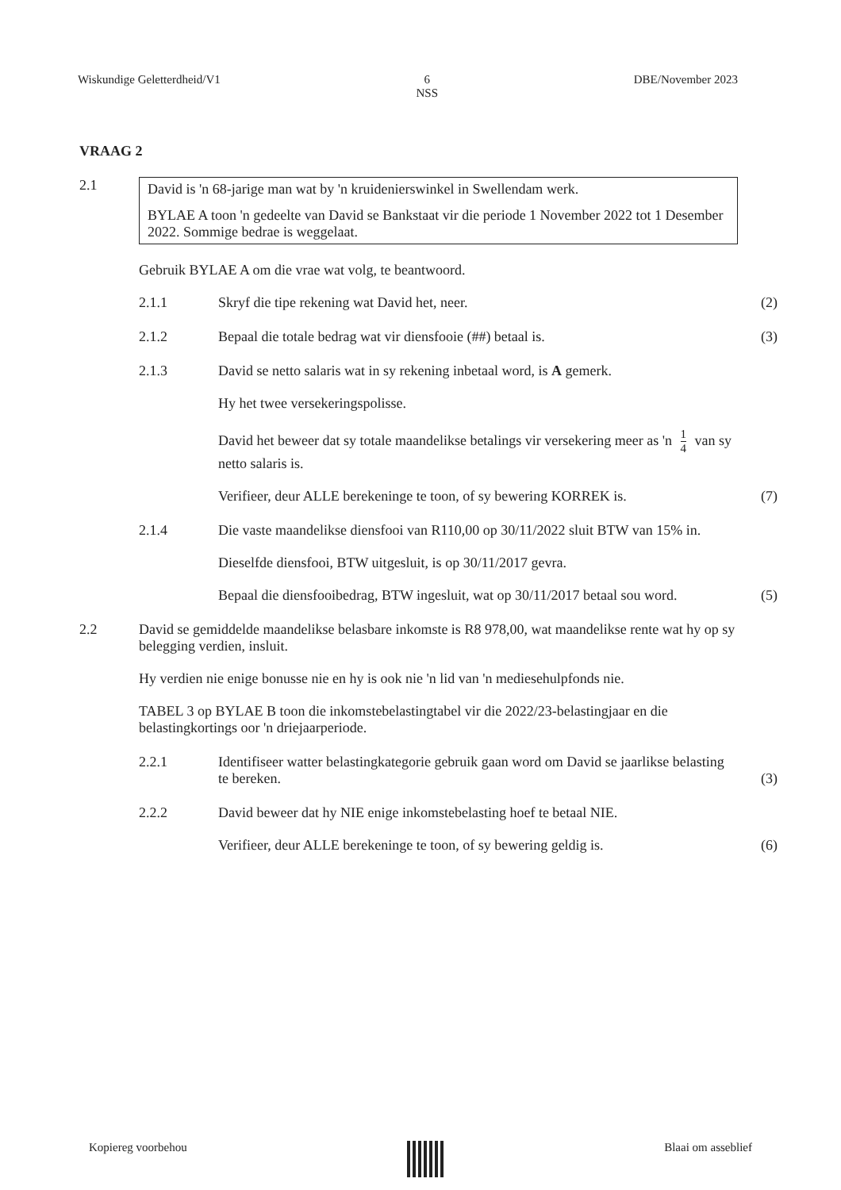Wiskundige Geletterdheid/V1 6
NSS DBE/November 2023
VRAAG 2
2.1
David is 'n 68-jarige man wat by 'n kruidenierswinkel in Swellendam werk.
BYLAE A toon 'n gedeelte van David se Bankstaat vir die periode 1 November 2022 tot 1 Desember 2022. Sommige bedrae is weggelaat.
Gebruik BYLAE A om die vrae wat volg, te beantwoord.
2.1.1 Skryf die tipe rekening wat David het, neer.
(2)
2.1.2 Bepaal die totale bedrag wat vir diensfooie (##) betaal is.
(3)
2.1.3 David se netto salaris wat in sy rekening inbetaal word, is A gemerk.
Hy het twee versekeringspolisse.
David het beweer dat sy totale maandelikse betalings vir versekering meer as 'n 1 4 van sy netto salaris is.
Verifieer, deur ALLE berekeninge te toon, of sy bewering KORREK is.
(7)
2.1.4 Die vaste maandelikse diensfooi van R110,00 op 30/11/2022 sluit BTW van 15% in.
Dieselfde diensfooi, BTW uitgesluit, is op 30/11/2017 gevra.
Bepaal die diensfooibedrag, BTW ingesluit, wat op 30/11/2017 betaal sou word.
(5)
2.2 David se gemiddelde maandelikse belasbare inkomste is R8 978,00, wat maandelikse rente wat hy op sy belegging verdien, insluit.
Hy verdien nie enige bonusse nie en hy is ook nie 'n lid van 'n mediesehulpfonds nie.
TABEL 3 op BYLAE B toon die inkomstebelastingtabel vir die 2022/23-belastingjaar en die belastingkortings oor 'n driejaarperiode.
2.2.1 Identifiseer watter belastingkategorie gebruik gaan word om David se jaarlikse belasting te bereken.
(3)
2.2.2 David beweer dat hy NIE enige inkomstebelasting hoef te betaal NIE.
Verifieer, deur ALLE berekeninge te toon, of sy bewering geldig is.
(6)
Kopiereg voorbehou Blaai om asseblief